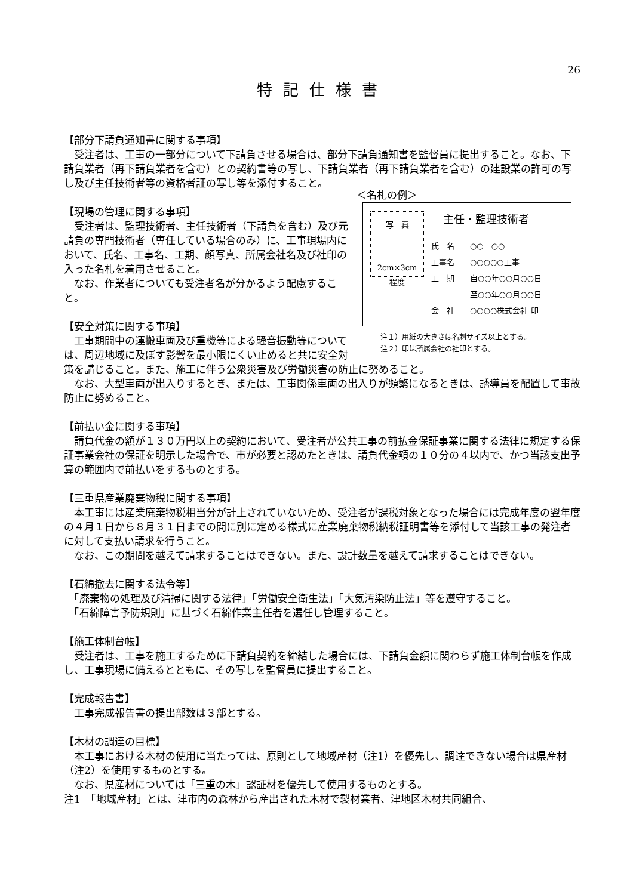26
特記仕様書
【部分下請負通知書に関する事項】
　受注者は、工事の一部分について下請負させる場合は、部分下請負通知書を監督員に提出すること。なお、下請負業者（再下請負業者を含む）との契約書等の写し、下請負業者（再下請負業者を含む）の建設業の許可の写し及び主任技術者等の資格者証の写し等を添付すること。
＜名札の例＞
写　真
2cm×3cm
程度
主任・監理技術者
氏　名　　○○　○○
工事名　　○○○○○工事
工　期　　自○○年○○月○○日
　　　　　至○○年○○月○○日
会　社　　○○○○株式会社 印
注１）用紙の大きさは名刺サイズ以上とする。
注２）印は所属会社の社印とする。
【現場の管理に関する事項】
　受注者は、監理技術者、主任技術者（下請負を含む）及び元請負の専門技術者（専任している場合のみ）に、工事現場内において、氏名、工事名、工期、顔写真、所属会社名及び社印の入った名札を着用させること。
　なお、作業者についても受注者名が分かるよう配慮すること。
【安全対策に関する事項】
　工事期間中の運搬車両及び重機等による騒音振動等については、周辺地域に及ぼす影響を最小限にくい止めると共に安全対策を講じること。また、施工に伴う公衆災害及び労働災害の防止に努めること。
　なお、大型車両が出入りするとき、または、工事関係車両の出入りが頻繁になるときは、誘導員を配置して事故防止に努めること。
【前払い金に関する事項】
　請負代金の額が１３０万円以上の契約において、受注者が公共工事の前払金保証事業に関する法律に規定する保証事業会社の保証を明示した場合で、市が必要と認めたときは、請負代金額の１０分の４以内で、かつ当該支出予算の範囲内で前払いをするものとする。
【三重県産業廃棄物税に関する事項】
　本工事には産業廃棄物税相当分が計上されていないため、受注者が課税対象となった場合には完成年度の翌年度の４月１日から８月３１日までの間に別に定める様式に産業廃棄物税納税証明書等を添付して当該工事の発注者に対して支払い請求を行うこと。
　なお、この期間を越えて請求することはできない。また、設計数量を越えて請求することはできない。
【石綿撤去に関する法令等】
　「廃棄物の処理及び清掃に関する法律」「労働安全衛生法」「大気汚染防止法」等を遵守すること。
　「石綿障害予防規則」に基づく石綿作業主任者を選任し管理すること。
【施工体制台帳】
　受注者は、工事を施工するために下請負契約を締結した場合には、下請負金額に関わらず施工体制台帳を作成し、工事現場に備えるとともに、その写しを監督員に提出すること。
【完成報告書】
　工事完成報告書の提出部数は３部とする。
【木材の調達の目標】
　本工事における木材の使用に当たっては、原則として地域産材（注1）を優先し、調達できない場合は県産材（注2）を使用するものとする。
　なお、県産材については「三重の木」認証材を優先して使用するものとする。
注1　「地域産材」とは、津市内の森林から産出された木材で製材業者、津地区木材共同組合、